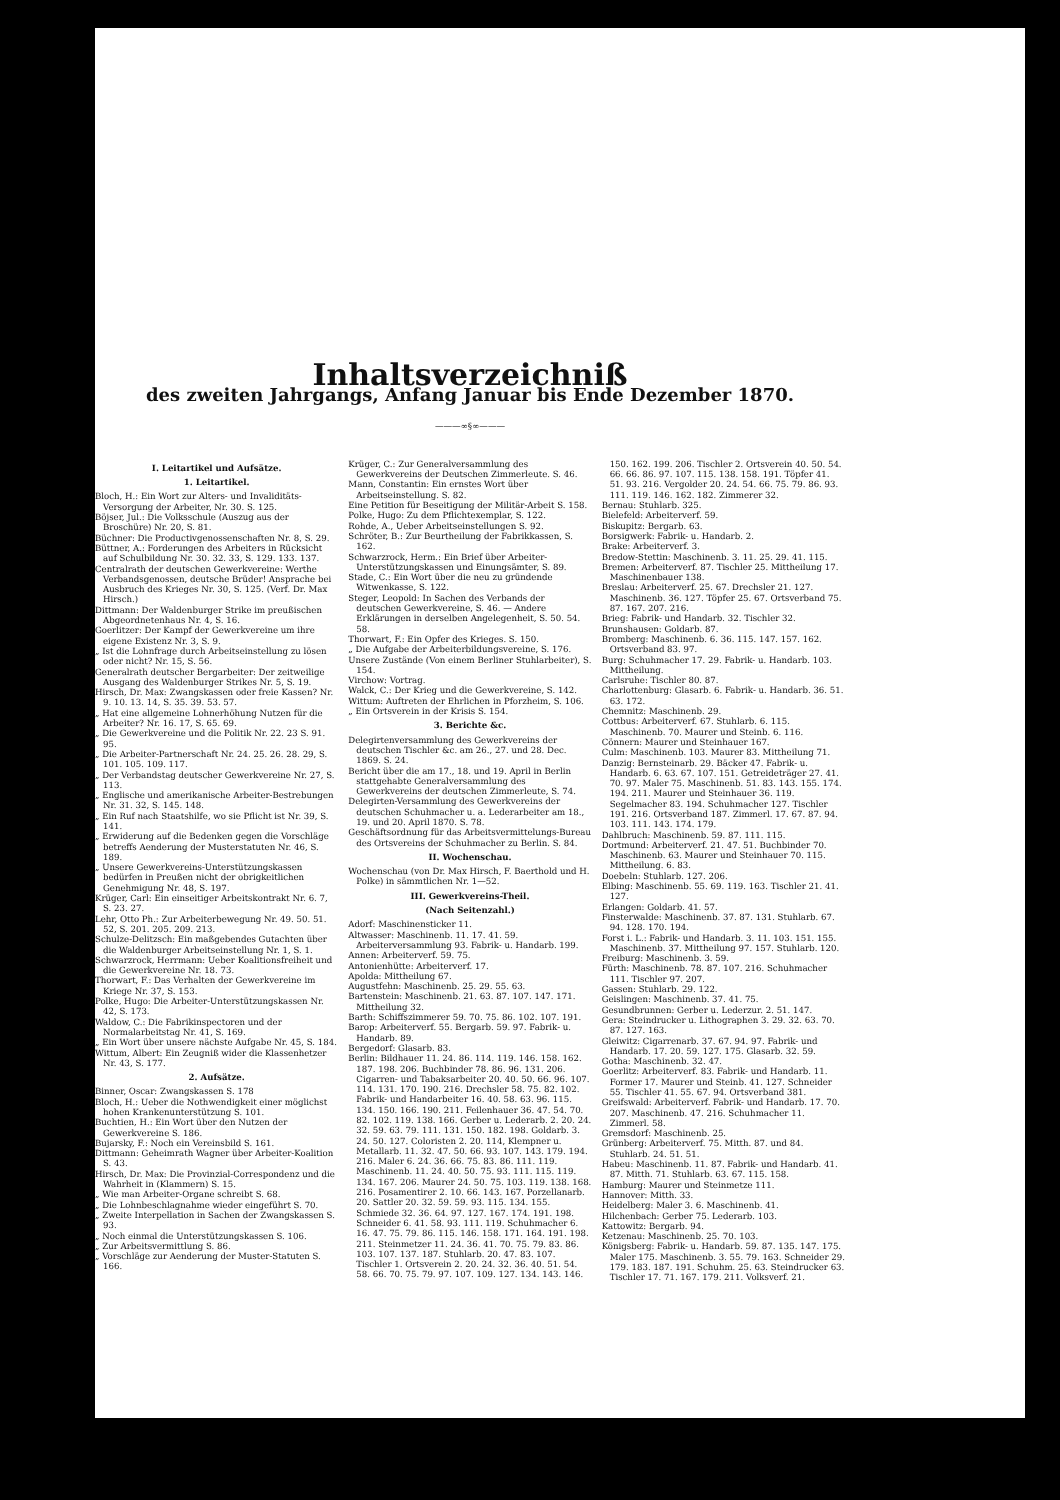Inhaltsverzeichniß
des zweiten Jahrgangs, Anfang Januar bis Ende Dezember 1870.
———∞§∞———
I. Leitartikel und Aufsätze.
1. Leitartikel.
Bloch, H.: Ein Wort zur Alters- und Invaliditäts-Versorgung der Arbeiter, Nr. 30. S. 125.
Böjser, Jul.: Die Volksschule (Auszug aus der Broschüre) Nr. 20, S. 81.
Büchner: Die Productivgenossenschaften Nr. 8, S. 29.
Büttner, A.: Forderungen des Arbeiters in Rücksicht auf Schulbildung Nr. 30. 32. 33, S. 129. 133. 137.
Centralrath der deutschen Gewerkvereine: Werthe Verbandsgenossen, deutsche Brüder! Ansprache bei Ausbruch des Krieges Nr. 30, S. 125. (Verf. Dr. Max Hirsch.)
Dittmann: Der Waldenburger Strike im preußischen Abgeordnetenhaus Nr. 4, S. 16.
Goerlitzer: Der Kampf der Gewerkvereine um ihre eigene Existenz Nr. 3, S. 9.
„ Ist die Lohnfrage durch Arbeitseinstellung zu lösen oder nicht? Nr. 15, S. 56.
Generalrath deutscher Bergarbeiter: Der zeitweilige Ausgang des Waldenburger Strikes Nr. 5, S. 19.
Hirsch, Dr. Max: Zwangskassen oder freie Kassen? Nr. 9. 10. 13. 14, S. 35. 39. 53. 57.
„ Hat eine allgemeine Lohnerhöhung Nutzen für die Arbeiter? Nr. 16. 17, S. 65. 69.
„ Die Gewerkvereine und die Politik Nr. 22. 23 S. 91. 95.
„ Die Arbeiter-Partnerschaft Nr. 24. 25. 26. 28. 29, S. 101. 105. 109. 117.
„ Der Verbandstag deutscher Gewerkvereine Nr. 27, S. 113.
„ Englische und amerikanische Arbeiter-Bestrebungen Nr. 31. 32, S. 145. 148.
„ Ein Ruf nach Staatshilfe, wo sie Pflicht ist Nr. 39, S. 141.
„ Erwiderung auf die Bedenken gegen die Vorschläge betreffs Aenderung der Musterstatuten Nr. 46, S. 189.
„ Unsere Gewerkvereins-Unterstützungskassen bedürfen in Preußen nicht der obrigkeitlichen Genehmigung Nr. 48, S. 197.
Krüger, Carl: Ein einseitiger Arbeitskontrakt Nr. 6. 7, S. 23. 27.
Lehr, Otto Ph.: Zur Arbeiterbewegung Nr. 49. 50. 51. 52, S. 201. 205. 209. 213.
Schulze-Delitzsch: Ein maßgebendes Gutachten über die Waldenburger Arbeitseinstellung Nr. 1, S. 1.
Schwarzrock, Herrmann: Ueber Koalitionsfreiheit und die Gewerkvereine Nr. 18. 73.
Thorwart, F.: Das Verhalten der Gewerkvereine im Kriege Nr. 37, S. 153.
Polke, Hugo: Die Arbeiter-Unterstützungskassen Nr. 42, S. 173.
Waldow, C.: Die Fabrikinspectoren und der Normalarbeitstag Nr. 41, S. 169.
„ Ein Wort über unsere nächste Aufgabe Nr. 45, S. 184.
Wittum, Albert: Ein Zeugniß wider die Klassenhetzer Nr. 43, S. 177.
2. Aufsätze.
Binner, Oscar: Zwangskassen S. 178
Bloch, H.: Ueber die Nothwendigkeit einer möglichst hohen Krankenunterstützung S. 101.
Buchtien, H.: Ein Wort über den Nutzen der Gewerkvereine S. 186.
Bujarsky, F.: Noch ein Vereinsbild S. 161.
Dittmann: Geheimrath Wagner über Arbeiter-Koalition S. 43.
Hirsch, Dr. Max: Die Provinzial-Correspondenz und die Wahrheit in (Klammern) S. 15.
„ Wie man Arbeiter-Organe schreibt S. 68.
„ Die Lohnbeschlagnahme wieder eingeführt S. 70.
„ Zweite Interpellation in Sachen der Zwangskassen S. 93.
„ Noch einmal die Unterstützungskassen S. 106.
„ Zur Arbeitsvermittlung S. 86.
„ Vorschläge zur Aenderung der Muster-Statuten S. 166.
Krüger, C.: Zur Generalversammlung des Gewerkvereins der Deutschen Zimmerleute. S. 46.
Mann, Constantin: Ein ernstes Wort über Arbeitseinstellung. S. 82.
Eine Petition für Beseitigung der Militär-Arbeit S. 158.
Polke, Hugo: Zu dem Pflichtexemplar, S. 122.
Rohde, A., Ueber Arbeitseinstellungen S. 92.
Schröter, B.: Zur Beurtheilung der Fabrikkassen, S. 162.
Schwarzrock, Herm.: Ein Brief über Arbeiter-Unterstützungskassen und Einungsämter, S. 89.
Stade, C.: Ein Wort über die neu zu gründende Witwenkasse, S. 122.
Steger, Leopold: In Sachen des Verbands der deutschen Gewerkvereine, S. 46. — Andere Erklärungen in derselben Angelegenheit, S. 50. 54. 58.
Thorwart, F.: Ein Opfer des Krieges. S. 150.
„ Die Aufgabe der Arbeiterbildungsvereine, S. 176.
Unsere Zustände (Von einem Berliner Stuhlarbeiter), S. 154.
Virchow: Vortrag.
Walck, C.: Der Krieg und die Gewerkvereine, S. 142.
Wittum: Auftreten der Ehrlichen in Pforzheim, S. 106.
„ Ein Ortsverein in der Krisis S. 154.
3. Berichte &c.
Delegirtenversammlung des Gewerkvereins der deutschen Tischler &c. am 26., 27. und 28. Dec. 1869. S. 24.
Bericht über die am 17., 18. und 19. April in Berlin stattgehabte Generalversammlung des Gewerkvereins der deutschen Zimmerleute, S. 74.
Delegirten-Versammlung des Gewerkvereins der deutschen Schuhmacher u. a. Lederarbeiter am 18., 19. und 20. April 1870. S. 78.
Geschäftsordnung für das Arbeitsvermittelungs-Bureau des Ortsvereins der Schuhmacher zu Berlin. S. 84.
II. Wochenschau.
Wochenschau (von Dr. Max Hirsch, F. Baerthold und H. Polke) in sämmtlichen Nr. 1—52.
III. Gewerkvereins-Theil.
(Nach Seitenzahl.)
Adorf: Maschinensticker 11.
Altwasser: Maschinenb. 11. 17. 41. 59. Arbeiterversammlung 93. Fabrik- u. Handarb. 199.
Annen: Arbeiterverf. 59. 75.
Antonienhütte: Arbeiterverf. 17.
Apolda: Mittheilung 67.
Augustfehn: Maschinenb. 25. 29. 55. 63.
Bartenstein: Maschinenb. 21. 63. 87. 107. 147. 171. Mittheilung 32.
Barth: Schiffszimmerer 59. 70. 75. 86. 102. 107. 191.
Barop: Arbeiterverf. 55. Bergarb. 59. 97. Fabrik- u. Handarb. 89.
Bergedorf: Glasarb. 83.
Berlin: Bildhauer 11. 24. 86. 114. 119. 146. 158. 162. 187. 198. 206. Buchbinder 78. 86. 96. 131. 206. Cigarren- und Tabaksarbeiter 20. 40. 50. 66. 96. 107. 114. 131. 170. 190. 216. Drechsler 58. 75. 82. 102. Fabrik- und Handarbeiter 16. 40. 58. 63. 96. 115. 134. 150. 166. 190. 211. Feilenhauer 36. 47. 54. 70. 82. 102. 119. 138. 166. Gerber u. Lederarb. 2. 20. 24. 32. 59. 63. 79. 111. 131. 150. 182. 198. Goldarb. 3. 24. 50. 127. Coloristen 2. 20. 114, Klempner u. Metallarb. 11. 32. 47. 50. 66. 93. 107. 143. 179. 194. 216. Maler 6. 24. 36. 66. 75. 83. 86. 111. 119. Maschinenb. 11. 24. 40. 50. 75. 93. 111. 115. 119. 134. 167. 206. Maurer 24. 50. 75. 103. 119. 138. 168. 216. Posamentirer 2. 10. 66. 143. 167. Porzellanarb. 20. Sattler 20. 32. 59. 59. 93. 115. 134. 155. Schmiede 32. 36. 64. 97. 127. 167. 174. 191. 198. Schneider 6. 41. 58. 93. 111. 119. Schuhmacher 6. 16. 47. 75. 79. 86. 115. 146. 158. 171. 164. 191. 198. 211. Steinmetzer 11. 24. 36. 41. 70. 75. 79. 83. 86. 103. 107. 137. 187. Stuhlarb. 20. 47. 83. 107. Tischler 1. Ortsverein 2. 20. 24. 32. 36. 40. 51. 54. 58. 66. 70. 75. 79. 97. 107. 109. 127. 134. 143. 146. 150. 162. 199. 206. Tischler 2. Ortsverein 40. 50. 54. 66. 66. 86. 97. 107. 115. 138. 158. 191. Töpfer 41. 51. 93. 216. Vergolder 20. 24. 54. 66. 75. 79. 86. 93. 111. 119. 146. 162. 182. Zimmerer 32.
Bernau: Stuhlarb. 325.
Bielefeld: Arbeiterverf. 59.
Biskupitz: Bergarb. 63.
Borsigwerk: Fabrik- u. Handarb. 2.
Brake: Arbeiterverf. 3.
Bredow-Stettin: Maschinenb. 3. 11. 25. 29. 41. 115.
Bremen: Arbeiterverf. 87. Tischler 25. Mittheilung 17. Maschinenbauer 138.
Breslau: Arbeiterverf. 25. 67. Drechsler 21. 127. Maschinenb. 36. 127. Töpfer 25. 67. Ortsverband 75. 87. 167. 207. 216.
Brieg: Fabrik- und Handarb. 32. Tischler 32.
Brunshausen: Goldarb. 87.
Bromberg: Maschinenb. 6. 36. 115. 147. 157. 162. Ortsverband 83. 97.
Burg: Schuhmacher 17. 29. Fabrik- u. Handarb. 103. Mittheilung.
Carlsruhe: Tischler 80. 87.
Charlottenburg: Glasarb. 6. Fabrik- u. Handarb. 36. 51. 63. 172.
Chemnitz: Maschinenb. 29.
Cottbus: Arbeiterverf. 67. Stuhlarb. 6. 115. Maschinenb. 70. Maurer und Steinb. 6. 116.
Cönnern: Maurer und Steinhauer 167.
Culm: Maschinenb. 103. Maurer 83. Mittheilung 71.
Danzig: Bernsteinarb. 29. Bäcker 47. Fabrik- u. Handarb. 6. 63. 67. 107. 151. Getreideträger 27. 41. 70. 97. Maler 75. Maschinenb. 51. 83. 143. 155. 174. 194. 211. Maurer und Steinhauer 36. 119. Segelmacher 83. 194. Schuhmacher 127. Tischler 191. 216. Ortsverband 187. Zimmerl. 17. 67. 87. 94. 103. 111. 143. 174. 179.
Dahlbruch: Maschinenb. 59. 87. 111. 115.
Dortmund: Arbeiterverf. 21. 47. 51. Buchbinder 70. Maschinenb. 63. Maurer und Steinhauer 70. 115. Mittheilung. 6. 83.
Doebeln: Stuhlarb. 127. 206.
Elbing: Maschinenb. 55. 69. 119. 163. Tischler 21. 41. 127.
Erlangen: Goldarb. 41. 57.
Finsterwalde: Maschinenb. 37. 87. 131. Stuhlarb. 67. 94. 128. 170. 194.
Forst i. L.: Fabrik- und Handarb. 3. 11. 103. 151. 155. Maschinenb. 37. Mittheilung 97. 157. Stuhlarb. 120.
Freiburg: Maschinenb. 3. 59.
Fürth: Maschinenb. 78. 87. 107. 216. Schuhmacher 111. Tischler 97. 207.
Gassen: Stuhlarb. 29. 122.
Geislingen: Maschinenb. 37. 41. 75.
Gesundbrunnen: Gerber u. Lederzur. 2. 51. 147.
Gera: Steindrucker u. Lithographen 3. 29. 32. 63. 70. 87. 127. 163.
Gleiwitz: Cigarrenarb. 37. 67. 94. 97. Fabrik- und Handarb. 17. 20. 59. 127. 175. Glasarb. 32. 59.
Gotha: Maschinenb. 32. 47.
Goerlitz: Arbeiterverf. 83. Fabrik- und Handarb. 11. Former 17. Maurer und Steinb. 41. 127. Schneider 55. Tischler 41. 55. 67. 94. Ortsverband 381.
Greifswald: Arbeiterverf. Fabrik- und Handarb. 17. 70. 207. Maschinenb. 47. 216. Schuhmacher 11. Zimmerl. 58.
Gremsdorf: Maschinenb. 25.
Grünberg: Arbeiterverf. 75. Mitth. 87. und 84. Stuhlarb. 24. 51. 51.
Habeu: Maschinenb. 11. 87. Fabrik- und Handarb. 41. 87. Mitth. 71. Stuhlarb. 63. 67. 115. 158.
Hamburg: Maurer und Steinmetze 111.
Hannover: Mitth. 33.
Heidelberg: Maler 3. 6. Maschinenb. 41.
Hilchenbach: Gerber 75. Lederarb. 103.
Kattowitz: Bergarb. 94.
Ketzenau: Maschinenb. 25. 70. 103.
Königsberg: Fabrik- u. Handarb. 59. 87. 135. 147. 175. Maler 175. Maschinenb. 3. 55. 79. 163. Schneider 29. 179. 183. 187. 191. Schuhm. 25. 63. Steindrucker 63. Tischler 17. 71. 167. 179. 211. Volksverf. 21.